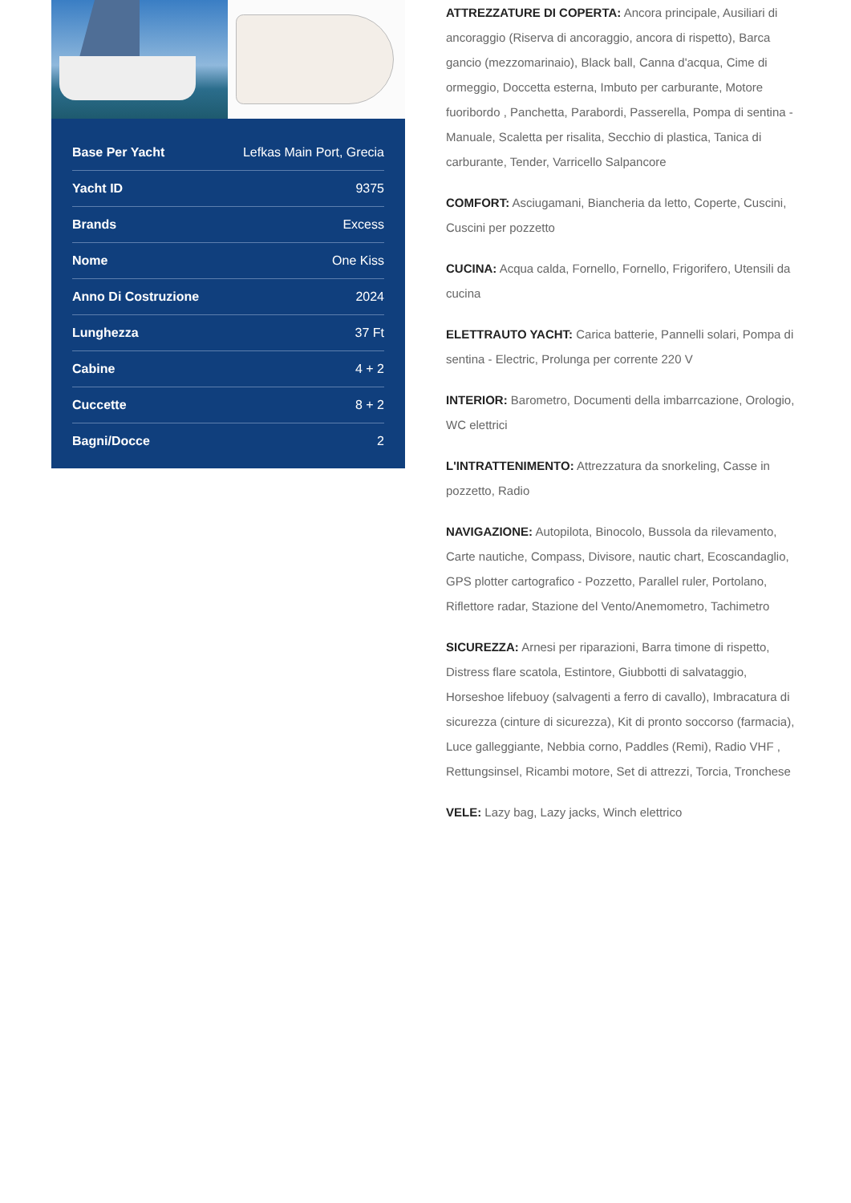| Base Per Yacht | Lefkas Main Port, Grecia |
| Yacht ID | 9375 |
| Brands | Excess |
| Nome | One Kiss |
| Anno Di Costruzione | 2024 |
| Lunghezza | 37 Ft |
| Cabine | 4 + 2 |
| Cuccette | 8 + 2 |
| Bagni/Docce | 2 |
ATTREZZATURE DI COPERTA: Ancora principale, Ausiliari di ancoraggio (Riserva di ancoraggio, ancora di rispetto), Barca gancio (mezzomarinaio), Black ball, Canna d'acqua, Cime di ormeggio, Doccetta esterna, Imbuto per carburante, Motore fuoribordo , Panchetta, Parabordi, Passerella, Pompa di sentina - Manuale, Scaletta per risalita, Secchio di plastica, Tanica di carburante, Tender, Varricello Salpancore
COMFORT: Asciugamani, Biancheria da letto, Coperte, Cuscini, Cuscini per pozzetto
CUCINA: Acqua calda, Fornello, Fornello, Frigorifero, Utensili da cucina
ELETTRAUTO YACHT: Carica batterie, Pannelli solari, Pompa di sentina - Electric, Prolunga per corrente 220 V
INTERIOR: Barometro, Documenti della imbarrcazione, Orologio, WC elettrici
L'INTRATTENIMENTO: Attrezzatura da snorkeling, Casse in pozzetto, Radio
NAVIGAZIONE: Autopilota, Binocolo, Bussola da rilevamento, Carte nautiche, Compass, Divisore, nautic chart, Ecoscandaglio, GPS plotter cartografico - Pozzetto, Parallel ruler, Portolano, Riflettore radar, Stazione del Vento/Anemometro, Tachimetro
SICUREZZA: Arnesi per riparazioni, Barra timone di rispetto, Distress flare scatola, Estintore, Giubbotti di salvataggio, Horseshoe lifebuoy (salvagenti a ferro di cavallo), Imbracatura di sicurezza (cinture di sicurezza), Kit di pronto soccorso (farmacia), Luce galleggiante, Nebbia corno, Paddles (Remi), Radio VHF , Rettungsinsel, Ricambi motore, Set di attrezzi, Torcia, Tronchese
VELE: Lazy bag, Lazy jacks, Winch elettrico